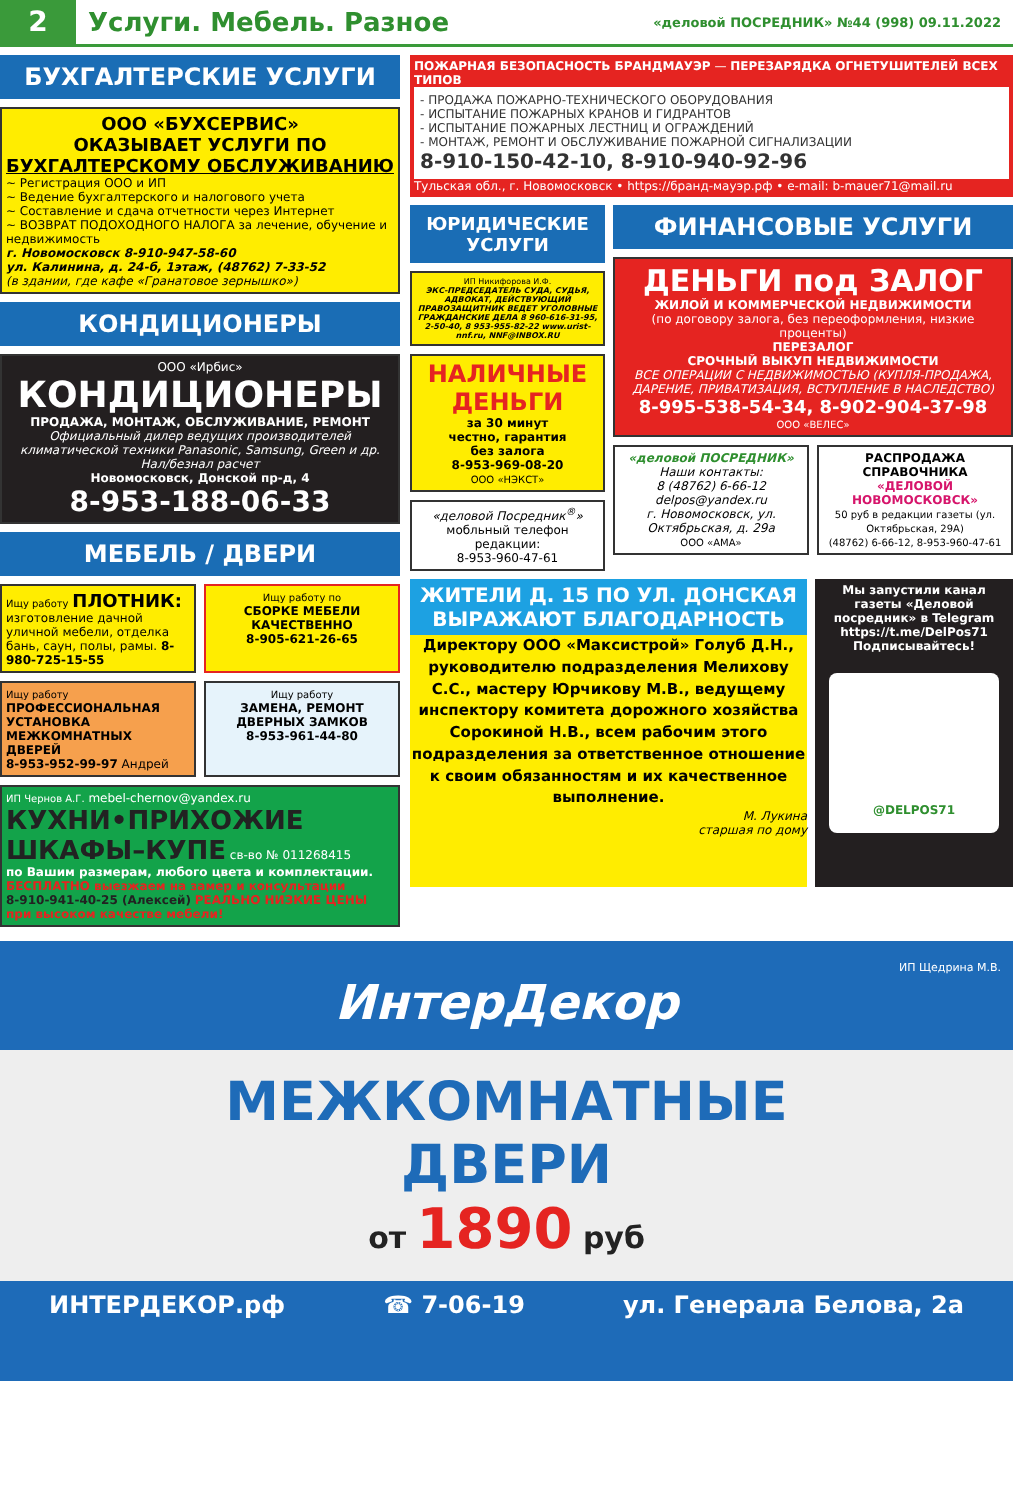2
Услуги. Мебель. Разное
«деловой ПОСРЕДНИК» №44 (998) 09.11.2022
БУХГАЛТЕРСКИЕ УСЛУГИ
ООО «БУХСЕРВИС»
ОКАЗЫВАЕТ УСЛУГИ ПО
БУХГАЛТЕРСКОМУ ОБСЛУЖИВАНИЮ
~ Регистрация ООО и ИП
~ Ведение бухгалтерского и налогового учета
~ Составление и сдача отчетности через Интернет
~ ВОЗВРАТ ПОДОХОДНОГО НАЛОГА за лечение, обучение и недвижимость
г. Новомосковск 8-910-947-58-60
ул. Калинина, д. 24-б, 1этаж, (48762) 7-33-52
(в здании, где кафе «Гранатовое зернышко»)
КОНДИЦИОНЕРЫ
ООО «Ирбис»
КОНДИЦИОНЕРЫ
ПРОДАЖА, МОНТАЖ, ОБСЛУЖИВАНИЕ, РЕМОНТ
Официальный дилер ведущих производителей климатической техники Panasonic, Samsung, Green и др.
Нал/безнал расчет
Новомосковск, Донской пр-д, 4
8-953-188-06-33
МЕБЕЛЬ / ДВЕРИ
Ищу работу ПЛОТНИК: изготовление дачной уличной мебели, отделка бань, саун, полы, рамы. 8-980-725-15-55
Ищу работу по
СБОРКЕ МЕБЕЛИ КАЧЕСТВЕННО
8-905-621-26-65
Ищу работу
ПРОФЕССИОНАЛЬНАЯ УСТАНОВКА МЕЖКОМНАТНЫХ ДВЕРЕЙ
8-953-952-99-97 Андрей
Ищу работу
ЗАМЕНА, РЕМОНТ ДВЕРНЫХ ЗАМКОВ
8-953-961-44-80
ИП Чернов А.Г. mebel-chernov@yandex.ru
КУХНИ•ПРИХОЖИЕ
ШКАФЫ–КУПЕ св-во № 011268415
по Вашим размерам, любого цвета и комплектации. БЕСПЛАТНО выезжаем на замер и консультации
8-910-941-40-25 (Алексей) РЕАЛЬНО НИЗКИЕ ЦЕНЫ при высоком качестве мебели!
ПОЖАРНАЯ БЕЗОПАСНОСТЬ БРАНДМАУЭР — ПЕРЕЗАРЯДКА ОГНЕТУШИТЕЛЕЙ ВСЕХ ТИПОВ
- ПРОДАЖА ПОЖАРНО-ТЕХНИЧЕСКОГО ОБОРУДОВАНИЯ
- ИСПЫТАНИЕ ПОЖАРНЫХ КРАНОВ И ГИДРАНТОВ
- ИСПЫТАНИЕ ПОЖАРНЫХ ЛЕСТНИЦ И ОГРАЖДЕНИЙ
- МОНТАЖ, РЕМОНТ И ОБСЛУЖИВАНИЕ ПОЖАРНОЙ СИГНАЛИЗАЦИИ
8-910-150-42-10, 8-910-940-92-96
Тульская обл., г. Новомосковск • https://бранд-мауэр.рф • e-mail: b-mauer71@mail.ru
ЮРИДИЧЕСКИЕ УСЛУГИ
ИП Никифорова И.Ф.
ЭКС-ПРЕДСЕДАТЕЛЬ СУДА, СУДЬЯ, АДВОКАТ, ДЕЙСТВУЮЩИЙ ПРАВОЗАЩИТНИК ВЕДЕТ УГОЛОВНЫЕ ГРАЖДАНСКИЕ ДЕЛА 8 960-616-31-95, 2-50-40, 8 953-955-82-22 www.urist-nnf.ru, NNF@INBOX.RU
НАЛИЧНЫЕ ДЕНЬГИ
за 30 минут
честно, гарантия
без залога
8-953-969-08-20
ООО «НЭКСТ»
«деловой Посредник<sup>®</sup>»
мобльный телефон редакции:
8-953-960-47-61
ФИНАНСОВЫЕ УСЛУГИ
ДЕНЬГИ под ЗАЛОГ
ЖИЛОЙ И КОММЕРЧЕСКОЙ НЕДВИЖИМОСТИ
(по договору залога, без переоформления, низкие проценты)
ПЕРЕЗАЛОГ
СРОЧНЫЙ ВЫКУП НЕДВИЖИМОСТИ
ВСЕ ОПЕРАЦИИ С НЕДВИЖИМОСТЬЮ (КУПЛЯ-ПРОДАЖА, ДАРЕНИЕ, ПРИВАТИЗАЦИЯ, ВСТУПЛЕНИЕ В НАСЛЕДСТВО)
8-995-538-54-34, 8-902-904-37-98
ООО «ВЕЛЕС»
«деловой ПОСРЕДНИК»
Наши контакты:
8 (48762) 6-66-12
delpos@yandex.ru
г. Новомосковск, ул. Октябрьская, д. 29а
ООО «АМА»
РАСПРОДАЖА СПРАВОЧНИКА
«ДЕЛОВОЙ НОВОМОСКОВСК»
50 руб в редакции газеты (ул. Октябрьская, 29А)
(48762) 6-66-12, 8-953-960-47-61
ЖИТЕЛИ Д. 15 ПО УЛ. ДОНСКАЯ ВЫРАЖАЮТ БЛАГОДАРНОСТЬ
Директору ООО «Максистрой» Голуб Д.Н., руководителю подразделения Мелихову С.С., мастеру Юрчикову М.В., ведущему инспектору комитета дорожного хозяйства Сорокиной Н.В., всем рабочим этого подразделения за ответственное отношение к своим обязанностям и их качественное выполнение.
М. Лукина
старшая по дому
Мы запустили канал газеты «Деловой посредник» в Telegram
https://t.me/DelPos71
Подписывайтесь!
@DELPOS71
ИП Щедрина М.В.
ИнтерДекор
МЕЖКОМНАТНЫЕ
ДВЕРИ
от 1890 руб
ИНТЕРДЕКОР.рф ☎ 7-06-19 ул. Генерала Белова, 2а